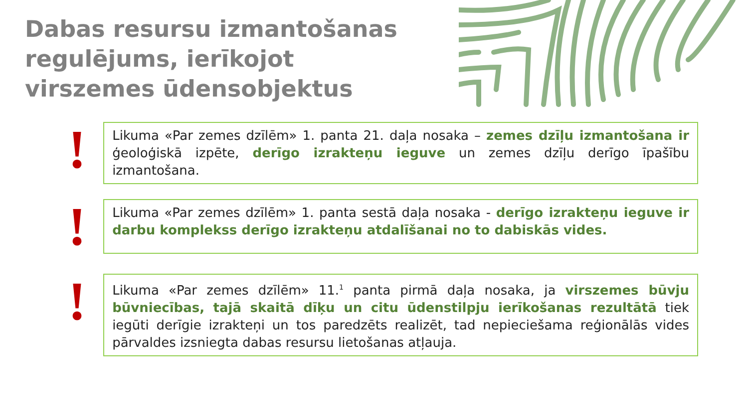Dabas resursu izmantošanas regulējums, ierīkojot virszemes ūdensobjektus
!
Likuma «Par zemes dzīlēm» 1. panta 21. daļa nosaka – zemes dzīļu izmantošana ir ģeoloģiskā izpēte, derīgo izrakteņu ieguve un zemes dzīļu derīgo īpašību izmantošana.
!
Likuma «Par zemes dzīlēm» 1. panta sestā daļa nosaka - derīgo izrakteņu ieguve ir darbu komplekss derīgo izrakteņu atdalīšanai no to dabiskās vides.
!
Likuma «Par zemes dzīlēm» 11.<sup>1</sup> panta pirmā daļa nosaka, ja virszemes būvju būvniecības, tajā skaitā dīķu un citu ūdenstilpju ierīkošanas rezultātā tiek iegūti derīgie izrakteņi un tos paredzēts realizēt, tad nepieciešama reģionālās vides pārvaldes izsniegta dabas resursu lietošanas atļauja.